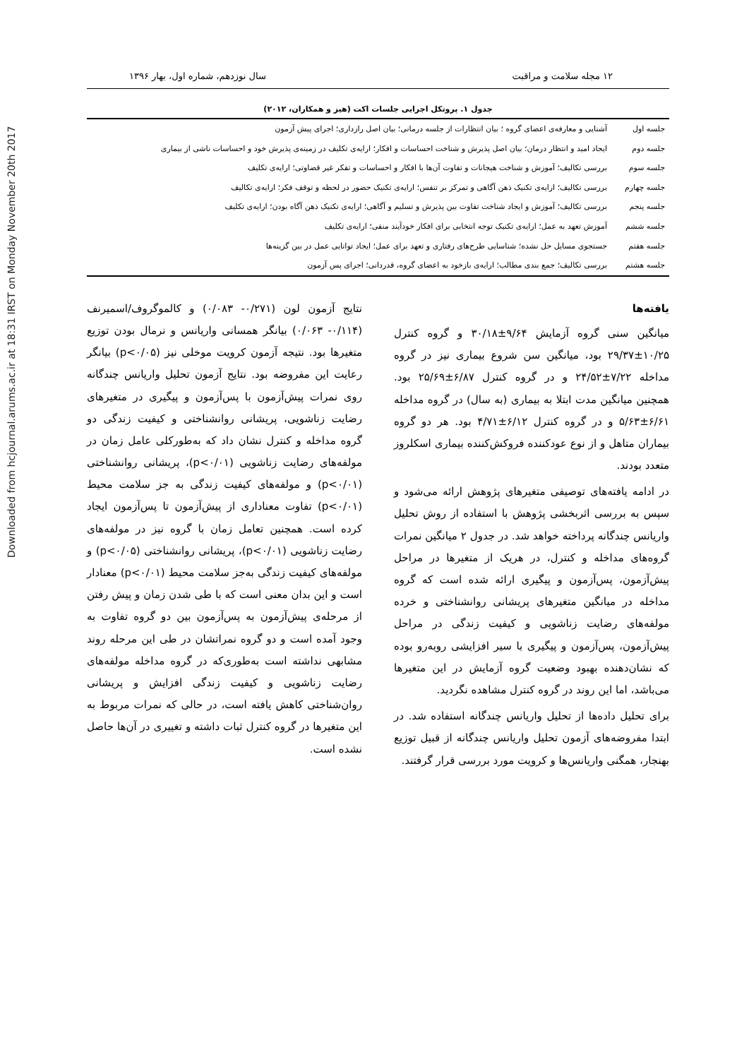Downloaded from hcjournal.arums.ac.ir at 18:31 IRST on Monday November 20th 2017
۱۲ مجله سلامت و مراقبت سال نوزدهم، شماره اول، بهار ۱۳۹۶
جدول ۱. پروتکل اجرایی جلسات اکت (هیز و همکاران، ۲۰۱۲)
| جلسه اول | آشنایی و معارفه‌ی اعضای گروه ؛ بیان انتظارات از جلسه درمانی؛ بیان اصل رازداری؛ اجرای پیش آزمون |
| جلسه دوم | ایجاد امید و انتظار درمان؛ بیان اصل پذیرش و شناخت احساسات و افکار؛ ارایه‌ی تکلیف در زمینه‌ی پذیرش خود و احساسات ناشی از بیماری |
| جلسه سوم | بررسی تکالیف؛ آموزش و شناخت هیجانات و تفاوت آن‌ها با افکار و احساسات و تفکر غیر قضاوتی؛ ارایه‌ی تکلیف |
| جلسه چهارم | بررسی تکالیف؛ ارایه‌ی تکنیک ذهن آگاهی و تمرکز بر تنفس؛ ارایه‌ی تکنیک حضور در لحظه و توقف فکر؛ ارایه‌ی تکالیف |
| جلسه پنجم | بررسی تکالیف؛ آموزش و ایجاد شناخت تفاوت بین پذیرش و تسلیم و آگاهی؛ ارایه‌ی تکنیک ذهن آگاه بودن؛ ارایه‌ی تکلیف |
| جلسه ششم | آموزش تعهد به عمل؛ ارایه‌ی تکنیک توجه انتخابی برای افکار خودآیند منفی؛ ارایه‌ی تکلیف |
| جلسه هفتم | جستجوی مسایل حل نشده؛ شناسایی طرح‌های رفتاری و تعهد برای عمل؛ ایجاد توانایی عمل در بین گزینه‌ها |
| جلسه هشتم | بررسی تکالیف؛ جمع بندی مطالب؛ ارایه‌ی بازخود به اعضای گروه، قدردانی؛ اجرای پس آزمون |
یافته‌ها
میانگین سنی گروه آزمایش ۹/۶۴±۳۰/۱۸ و گروه کنترل ۱۰/۲۵±۲۹/۳۷ بود، میانگین سن شروع بیماری نیز در گروه مداخله ۷/۲۲±۲۴/۵۲ و در گروه کنترل ۶/۸۷±۲۵/۶۹ بود. همچنین میانگین مدت ابتلا به بیماری (به سال) در گروه مداخله ۶/۶۱±۵/۶۳ و در گروه کنترل ۶/۱۲±۴/۷۱ بود. هر دو گروه بیماران متاهل و از نوع عودکننده فروکش‌کننده بیماری اسکلروز متعدد بودند.
در ادامه یافته‌های توصیفی متغیرهای پژوهش ارائه می‌شود و سپس به بررسی اثربخشی پژوهش با استفاده از روش تحلیل واریانس چندگانه پرداخته خواهد شد. در جدول ۲ میانگین نمرات گروه‌های مداخله و کنترل، در هریک از متغیرها در مراحل پیش‌آزمون، پس‌آزمون و پیگیری ارائه شده است که گروه مداخله در میانگین متغیرهای پریشانی روانشناختی و خرده مولفه‌های رضایت زناشویی و کیفیت زندگی در مراحل پیش‌آزمون، پس‌آزمون و پیگیری با سیر افزایشی روبه‌رو بوده که نشان‌دهنده بهبود وضعیت گروه آزمایش در این متغیرها می‌باشد، اما این روند در گروه کنترل مشاهده نگردید.
برای تحلیل داده‌ها از تحلیل واریانس چندگانه استفاده شد. در ابتدا مفروضه‌های آزمون تحلیل واریانس چندگانه از قبیل توزیع بهنجار، همگنی واریانس‌ها و کرویت مورد بررسی قرار گرفتند.
نتایج آزمون لون (۰/۲۷۱- ۰/۰۸۳) و کالموگروف/اسمیرنف (۰/۱۱۴- ۰/۰۶۳) بیانگر همسانی واریانس و نرمال بودن توزیع متغیرها بود. نتیجه آزمون کرویت موخلی نیز (p<۰/۰۵) بیانگر رعایت این مفروضه بود. نتایج آزمون تحلیل واریانس چندگانه روی نمرات پیش‌آزمون با پس‌آزمون و پیگیری در متغیرهای رضایت زناشویی، پریشانی روانشناختی و کیفیت زندگی دو گروه مداخله و کنترل نشان داد که به‌طورکلی عامل زمان در مولفه‌های رضایت زناشویی (p<۰/۰۱)، پریشانی روانشناختی (p<۰/۰۱) و مولفه‌های کیفیت زندگی به جز سلامت محیط (p<۰/۰۱) تفاوت معناداری از پیش‌آزمون تا پس‌آزمون ایجاد کرده است. همچنین تعامل زمان با گروه نیز در مولفه‌های رضایت زناشویی (p<۰/۰۱)، پریشانی روانشناختی (p<۰/۰۵) و مولفه‌های کیفیت زندگی به‌جز سلامت محیط (p<۰/۰۱) معنادار است و این بدان معنی است که با طی شدن زمان و پیش رفتن از مرحله‌ی پیش‌آزمون به پس‌آزمون بین دو گروه تفاوت به وجود آمده است و دو گروه نمراتشان در طی این مرحله روند مشابهی نداشته است به‌طوری‌که در گروه مداخله مولفه‌های رضایت زناشویی و کیفیت زندگی افزایش و پریشانی روان‌شناختی کاهش یافته است، در حالی که نمرات مربوط به این متغیرها در گروه کنترل ثبات داشته و تغییری در آن‌ها حاصل نشده است.